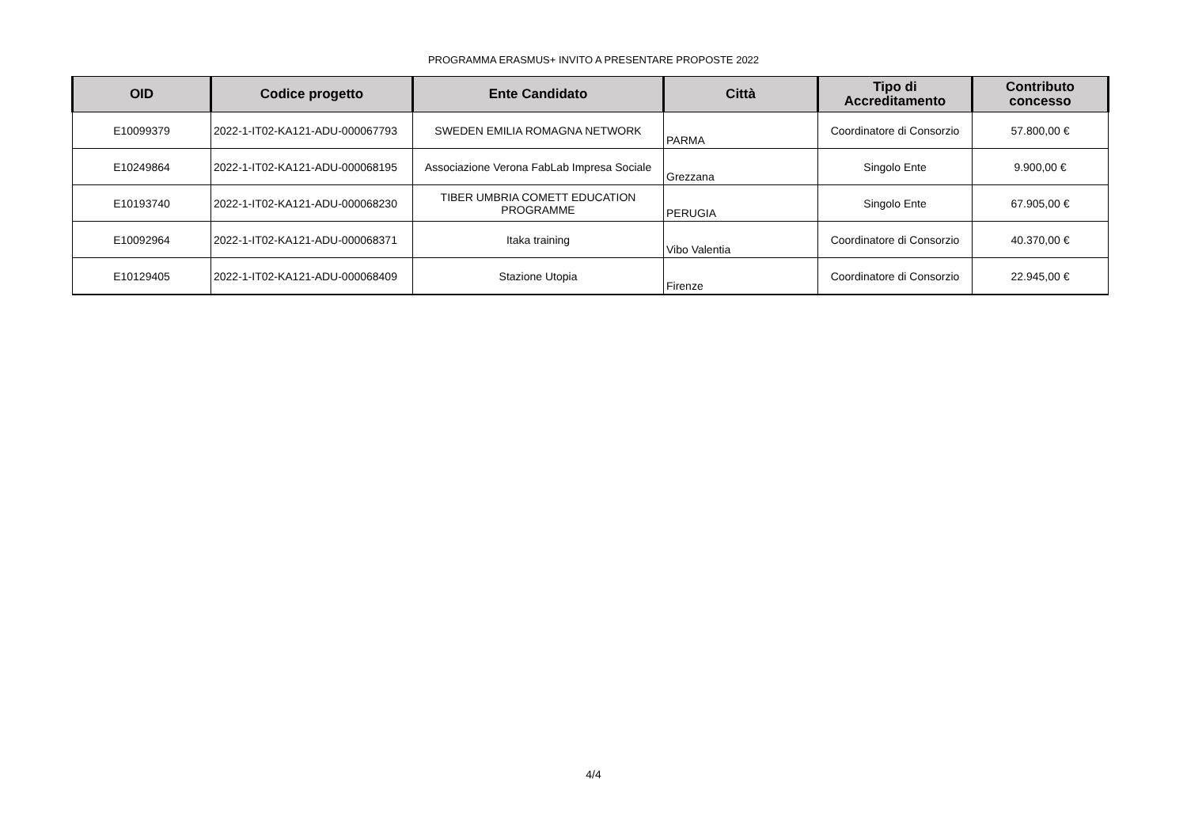PROGRAMMA ERASMUS+ INVITO A PRESENTARE PROPOSTE 2022
| OID | Codice progetto | Ente Candidato | Città | Tipo di Accreditamento | Contributo concesso |
| --- | --- | --- | --- | --- | --- |
| E10099379 | 2022-1-IT02-KA121-ADU-000067793 | SWEDEN EMILIA ROMAGNA NETWORK | PARMA | Coordinatore di Consorzio | 57.800,00 € |
| E10249864 | 2022-1-IT02-KA121-ADU-000068195 | Associazione Verona FabLab Impresa Sociale | Grezzana | Singolo Ente | 9.900,00 € |
| E10193740 | 2022-1-IT02-KA121-ADU-000068230 | TIBER UMBRIA COMETT EDUCATION PROGRAMME | PERUGIA | Singolo Ente | 67.905,00 € |
| E10092964 | 2022-1-IT02-KA121-ADU-000068371 | Itaka training | Vibo Valentia | Coordinatore di Consorzio | 40.370,00 € |
| E10129405 | 2022-1-IT02-KA121-ADU-000068409 | Stazione Utopia | Firenze | Coordinatore di Consorzio | 22.945,00 € |
4/4